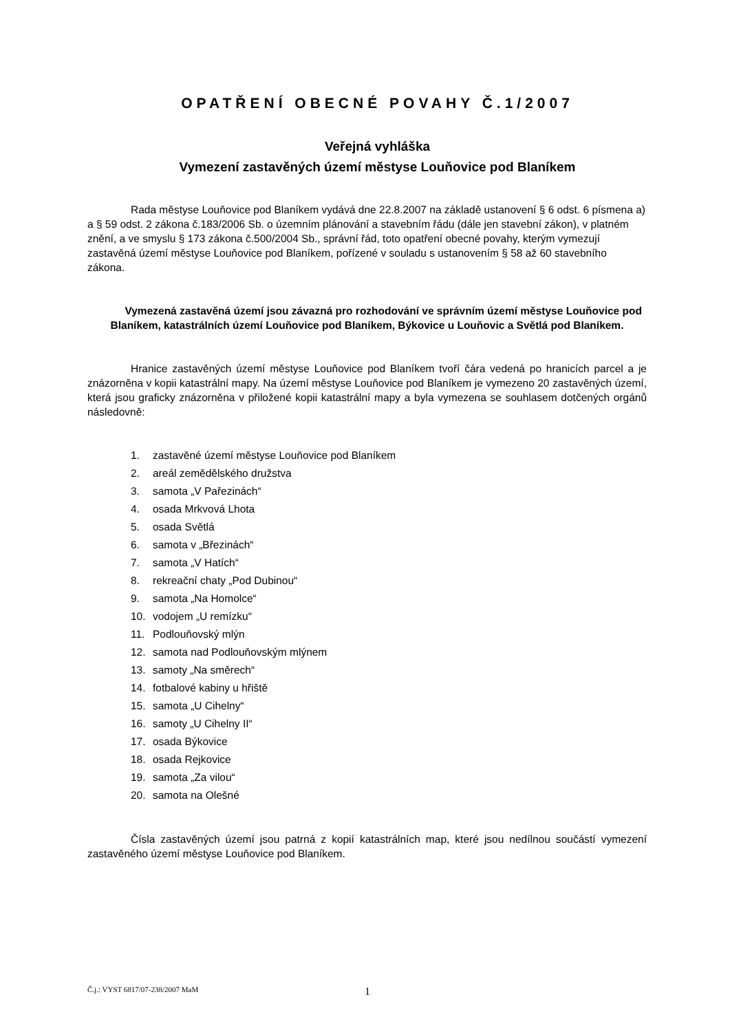OPATŘENÍ OBECNÉ POVAHY Č.1/2007
Veřejná vyhláška
Vymezení zastavěných území městyse Louňovice pod Blaníkem
Rada městyse Louňovice pod Blaníkem vydává dne 22.8.2007 na základě ustanovení § 6 odst. 6 písmena a) a § 59 odst. 2 zákona č.183/2006 Sb. o územním plánování a stavebním řádu (dále jen stavební zákon), v platném znění, a ve smyslu § 173 zákona č.500/2004 Sb., správní řád, toto opatření obecné povahy, kterým vymezují zastavěná území městyse Louňovice pod Blaníkem, pořízené v souladu s ustanovením § 58 až 60 stavebního zákona.
Vymezená zastavěná území jsou závazná pro rozhodování ve správním území městyse Louňovice pod Blaníkem, katastrálních území Louňovice pod Blaníkem, Býkovice u Louňovic a Světlá pod Blaníkem.
Hranice zastavěných území městyse Louňovice pod Blaníkem tvoří čára vedená po hranicích parcel a je znázorněna v kopii katastrální mapy. Na území městyse Louňovice pod Blaníkem je vymezeno 20 zastavěných území, která jsou graficky znázorněna v přiložené kopii katastrální mapy a byla vymezena se souhlasem dotčených orgánů následovně:
1. zastavěné území městyse Louňovice pod Blaníkem
2. areál zemědělského družstva
3. samota „V Pařezinách“
4. osada Mrkvová Lhota
5. osada Světlá
6. samota v „Březinách“
7. samota „V Hatích“
8. rekreační chaty „Pod Dubinou“
9. samota „Na Homolce“
10. vodojem „U remízku“
11. Podlouňovský mlýn
12. samota nad Podlouňovským mlýnem
13. samoty „Na směrech“
14. fotbalové kabiny u hřiště
15. samota „U Cihelny“
16. samoty „U Cihelny II“
17. osada Býkovice
18. osada Rejkovice
19. samota „Za vilou“
20. samota na Olešné
Čísla zastavěných území jsou patrná z kopií katastrálních map, které jsou nedílnou součástí vymezení zastavěného území městyse Louňovice pod Blaníkem.
Č.j.: VYST 6817/07-238/2007 MaM 1